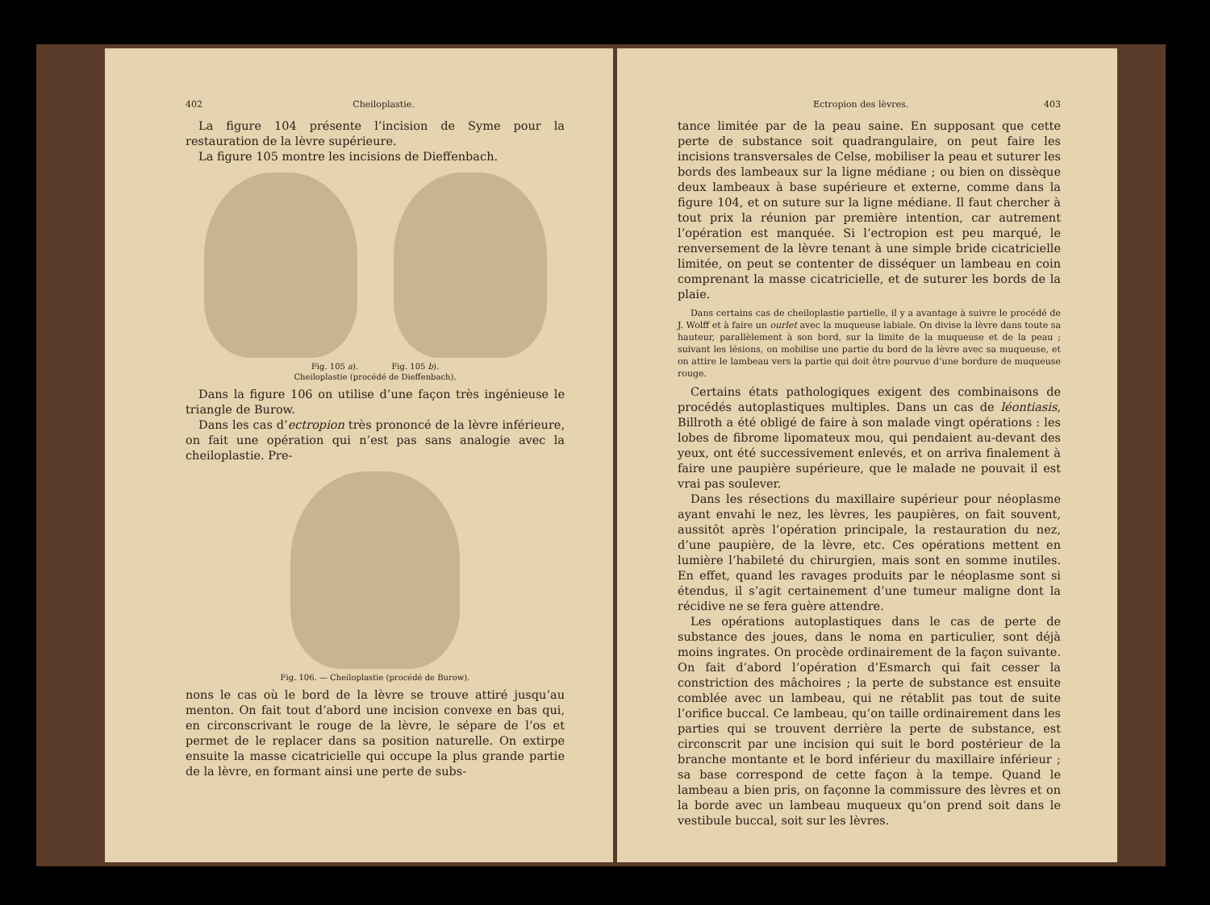402 Cheiloplastie.
La figure 104 présente l’incision de Syme pour la restauration de la lèvre supérieure.
La figure 105 montre les incisions de Dieffenbach.
Fig. 105 a). Fig. 105 b).
Cheiloplastie (procédé de Dieffenbach).
Dans la figure 106 on utilise d’une façon très ingénieuse le triangle de Burow.
Dans les cas d’ectropion très prononcé de la lèvre inférieure, on fait une opération qui n’est pas sans analogie avec la cheiloplastie. Pre-
Fig. 106. — Cheiloplastie (procédé de Burow).
nons le cas où le bord de la lèvre se trouve attiré jusqu’au menton. On fait tout d’abord une incision convexe en bas qui, en circonscrivant le rouge de la lèvre, le sépare de l’os et permet de le replacer dans sa position naturelle. On extirpe ensuite la masse cicatricielle qui occupe la plus grande partie de la lèvre, en formant ainsi une perte de subs-
Ectropion des lèvres. 403
tance limitée par de la peau saine. En supposant que cette perte de substance soit quadrangulaire, on peut faire les incisions transversales de Celse, mobiliser la peau et suturer les bords des lambeaux sur la ligne médiane ; ou bien on dissèque deux lambeaux à base supérieure et externe, comme dans la figure 104, et on suture sur la ligne médiane. Il faut chercher à tout prix la réunion par première intention, car autrement l’opération est manquée. Si l’ectropion est peu marqué, le renversement de la lèvre tenant à une simple bride cicatricielle limitée, on peut se contenter de disséquer un lambeau en coin comprenant la masse cicatricielle, et de suturer les bords de la plaie.
Dans certains cas de cheiloplastie partielle, il y a avantage à suivre le procédé de J. Wolff et à faire un ourlet avec la muqueuse labiale. On divise la lèvre dans toute sa hauteur, parallèlement à son bord, sur la limite de la muqueuse et de la peau ; suivant les lésions, on mobilise une partie du bord de la lèvre avec sa muqueuse, et on attire le lambeau vers la partie qui doit être pourvue d’une bordure de muqueuse rouge.
Certains états pathologiques exigent des combinaisons de procédés autoplastiques multiples. Dans un cas de léontiasis, Billroth a été obligé de faire à son malade vingt opérations : les lobes de fibrome lipomateux mou, qui pendaient au-devant des yeux, ont été successivement enlevés, et on arriva finalement à faire une paupière supérieure, que le malade ne pouvait il est vrai pas soulever.
Dans les résections du maxillaire supérieur pour néoplasme ayant envahi le nez, les lèvres, les paupières, on fait souvent, aussitôt après l’opération principale, la restauration du nez, d’une paupière, de la lèvre, etc. Ces opérations mettent en lumière l’habileté du chirurgien, mais sont en somme inutiles. En effet, quand les ravages produits par le néoplasme sont si étendus, il s’agit certainement d’une tumeur maligne dont la récidive ne se fera guère attendre.
Les opérations autoplastiques dans le cas de perte de substance des joues, dans le noma en particulier, sont déjà moins ingrates. On procède ordinairement de la façon suivante. On fait d’abord l’opération d’Esmarch qui fait cesser la constriction des mâchoires ; la perte de substance est ensuite comblée avec un lambeau, qui ne rétablit pas tout de suite l’orifice buccal. Ce lambeau, qu’on taille ordinairement dans les parties qui se trouvent derrière la perte de substance, est circonscrit par une incision qui suit le bord postérieur de la branche montante et le bord inférieur du maxillaire inférieur ; sa base correspond de cette façon à la tempe. Quand le lambeau a bien pris, on façonne la commissure des lèvres et on la borde avec un lambeau muqueux qu’on prend soit dans le vestibule buccal, soit sur les lèvres.